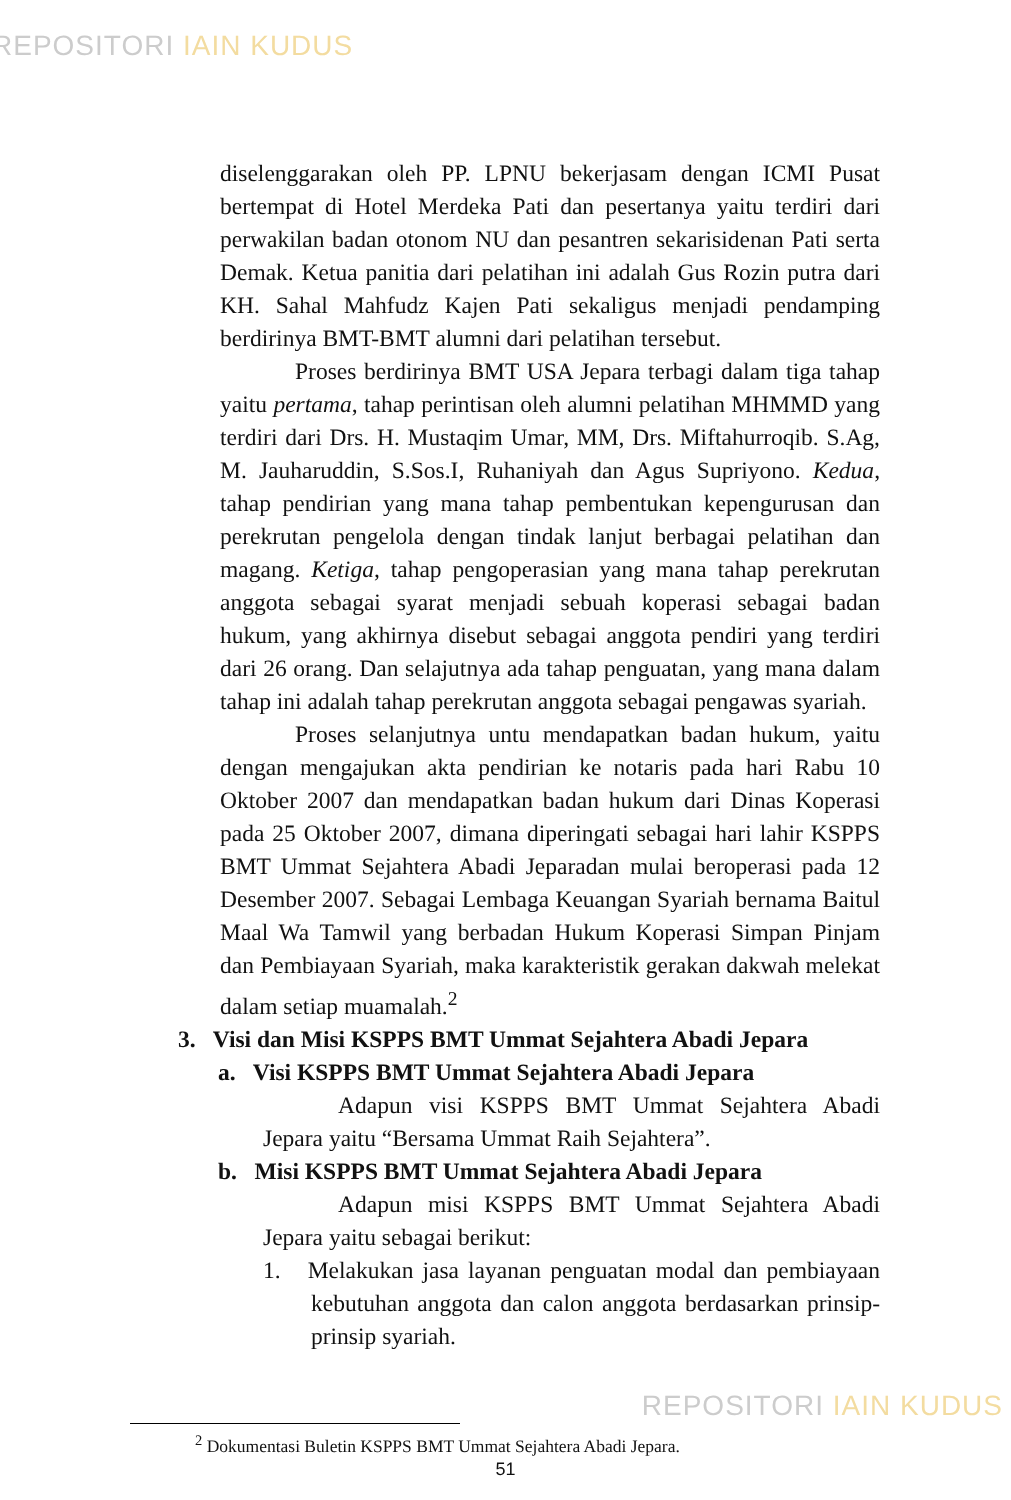REPOSITORI IAIN KUDUS
diselenggarakan oleh PP. LPNU bekerjasam dengan ICMI Pusat bertempat di Hotel Merdeka Pati dan pesertanya yaitu terdiri dari perwakilan badan otonom NU dan pesantren sekarisidenan Pati serta Demak. Ketua panitia dari pelatihan ini adalah Gus Rozin putra dari KH. Sahal Mahfudz Kajen Pati sekaligus menjadi pendamping berdirinya BMT-BMT alumni dari pelatihan tersebut.
Proses berdirinya BMT USA Jepara terbagi dalam tiga tahap yaitu pertama, tahap perintisan oleh alumni pelatihan MHMMD yang terdiri dari Drs. H. Mustaqim Umar, MM, Drs. Miftahurroqib. S.Ag, M. Jauharuddin, S.Sos.I, Ruhaniyah dan Agus Supriyono. Kedua, tahap pendirian yang mana tahap pembentukan kepengurusan dan perekrutan pengelola dengan tindak lanjut berbagai pelatihan dan magang. Ketiga, tahap pengoperasian yang mana tahap perekrutan anggota sebagai syarat menjadi sebuah koperasi sebagai badan hukum, yang akhirnya disebut sebagai anggota pendiri yang terdiri dari 26 orang. Dan selajutnya ada tahap penguatan, yang mana dalam tahap ini adalah tahap perekrutan anggota sebagai pengawas syariah.
Proses selanjutnya untu mendapatkan badan hukum, yaitu dengan mengajukan akta pendirian ke notaris pada hari Rabu 10 Oktober 2007 dan mendapatkan badan hukum dari Dinas Koperasi pada 25 Oktober 2007, dimana diperingati sebagai hari lahir KSPPS BMT Ummat Sejahtera Abadi Jeparadan mulai beroperasi pada 12 Desember 2007. Sebagai Lembaga Keuangan Syariah bernama Baitul Maal Wa Tamwil yang berbadan Hukum Koperasi Simpan Pinjam dan Pembiayaan Syariah, maka karakteristik gerakan dakwah melekat dalam setiap muamalah.<sup>2</sup>
3. Visi dan Misi KSPPS BMT Ummat Sejahtera Abadi Jepara
a. Visi KSPPS BMT Ummat Sejahtera Abadi Jepara
Adapun visi KSPPS BMT Ummat Sejahtera Abadi Jepara yaitu “Bersama Ummat Raih Sejahtera”.
b. Misi KSPPS BMT Ummat Sejahtera Abadi Jepara
Adapun misi KSPPS BMT Ummat Sejahtera Abadi Jepara yaitu sebagai berikut:
1. Melakukan jasa layanan penguatan modal dan pembiayaan kebutuhan anggota dan calon anggota berdasarkan prinsip-prinsip syariah.
<sup>2</sup> Dokumentasi Buletin KSPPS BMT Ummat Sejahtera Abadi Jepara.
51
REPOSITORI IAIN KUDUS